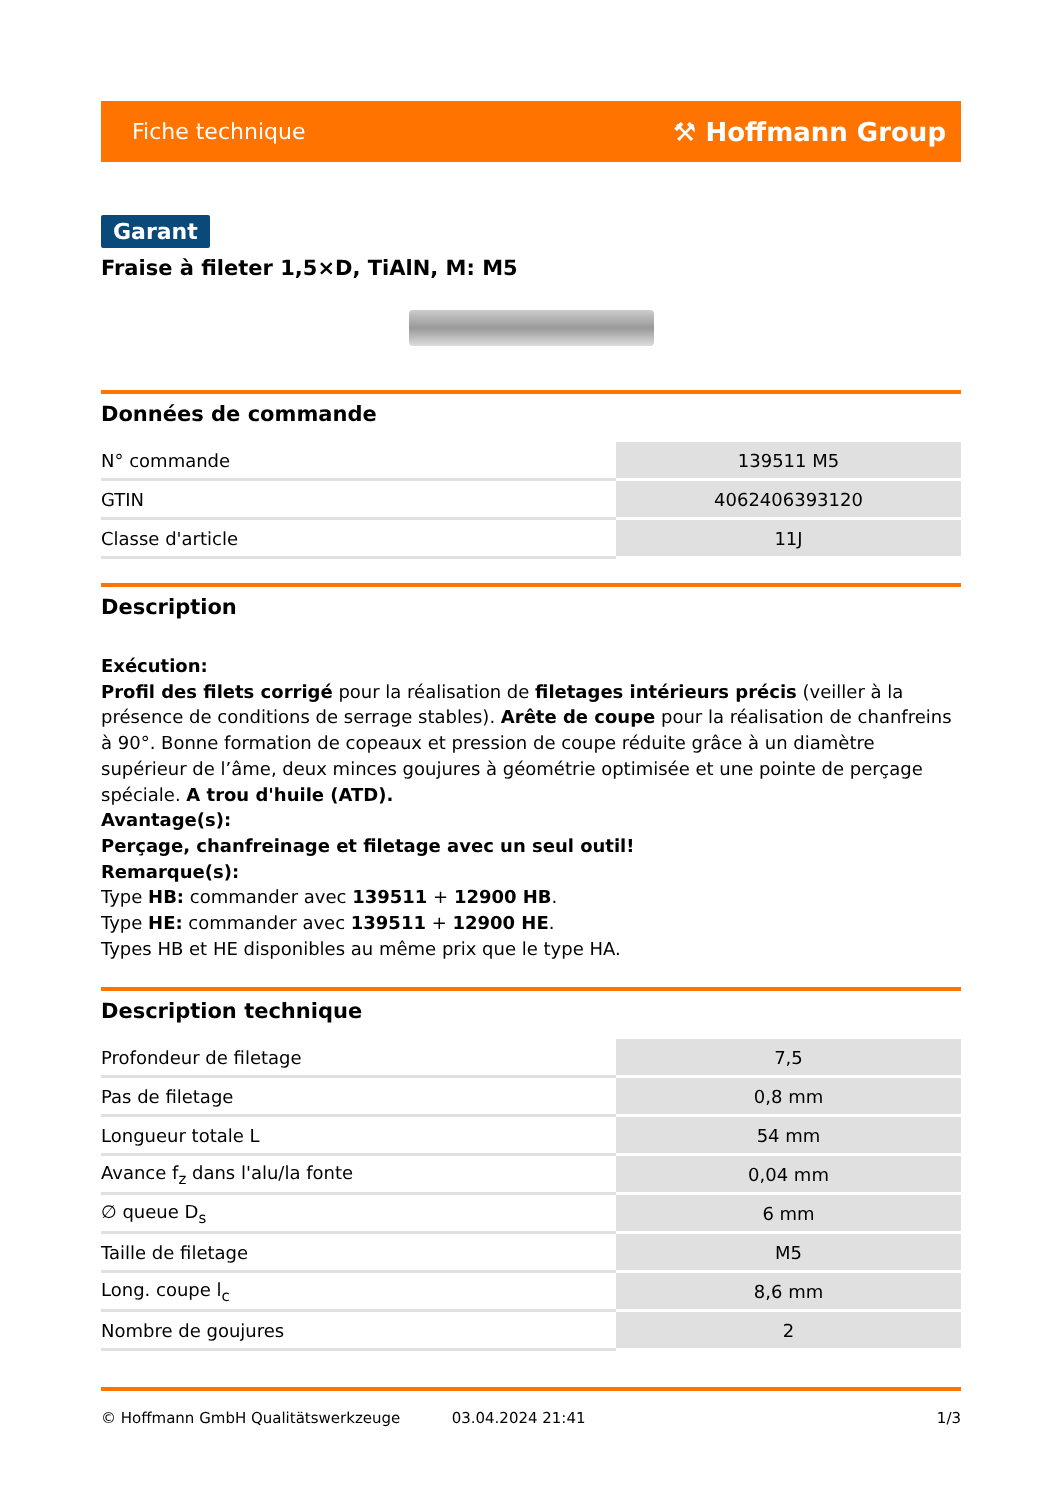Fiche technique ⚒ Hoffmann Group
Garant
Fraise à fileter 1,5×D, TiAlN, M: M5
Données de commande
| N° commande | 139511 M5 |
| GTIN | 4062406393120 |
| Classe d'article | 11J |
Description
Exécution:
Profil des filets corrigé pour la réalisation de filetages intérieurs précis (veiller à la présence de conditions de serrage stables). Arête de coupe pour la réalisation de chanfreins à 90°. Bonne formation de copeaux et pression de coupe réduite grâce à un diamètre supérieur de l’âme, deux minces goujures à géométrie optimisée et une pointe de perçage spéciale. A trou d'huile (ATD).
Avantage(s):
Perçage, chanfreinage et filetage avec un seul outil!
Remarque(s):
Type HB: commander avec 139511 + 12900 HB.
Type HE: commander avec 139511 + 12900 HE.
Types HB et HE disponibles au même prix que le type HA.
Description technique
| Profondeur de filetage | 7,5 |
| Pas de filetage | 0,8 mm |
| Longueur totale L | 54 mm |
| Avance f<sub>z</sub> dans l'alu/la fonte | 0,04 mm |
| ∅ queue D<sub>s</sub> | 6 mm |
| Taille de filetage | M5 |
| Long. coupe l<sub>c</sub> | 8,6 mm |
| Nombre de goujures | 2 |
© Hoffmann GmbH Qualitätswerkzeuge 03.04.2024 21:41 1/3